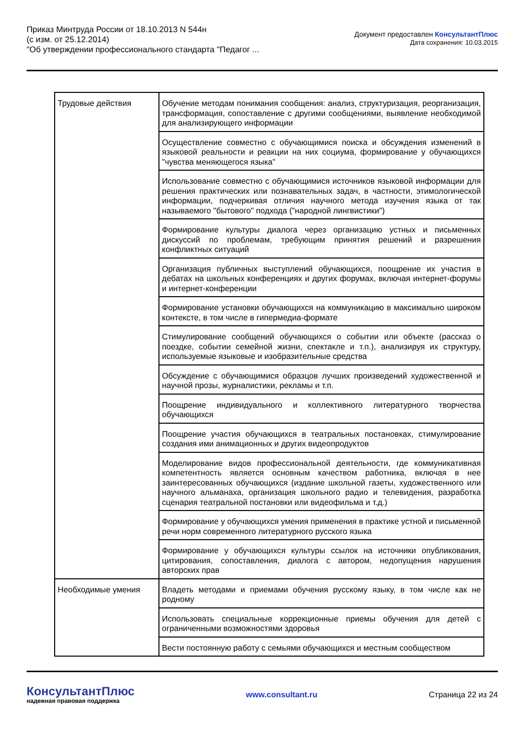Приказ Минтруда России от 18.10.2013 N 544н
(с изм. от 25.12.2014)
"Об утверждении профессионального стандарта "Педагог ...
Документ предоставлен КонсультантПлюс
Дата сохранения: 10.03.2015
| Трудовые действия | Обучение методам понимания сообщения: анализ, структуризация, реорганизация, трансформация, сопоставление с другими сообщениями, выявление необходимой для анализирующего информации |
| | Осуществление совместно с обучающимися поиска и обсуждения изменений в языковой реальности и реакции на них социума, формирование у обучающихся "чувства меняющегося языка" |
| | Использование совместно с обучающимися источников языковой информации для решения практических или познавательных задач, в частности, этимологической информации, подчеркивая отличия научного метода изучения языка от так называемого "бытового" подхода ("народной лингвистики") |
| | Формирование культуры диалога через организацию устных и письменных дискуссий по проблемам, требующим принятия решений и разрешения конфликтных ситуаций |
| | Организация публичных выступлений обучающихся, поощрение их участия в дебатах на школьных конференциях и других форумах, включая интернет-форумы и интернет-конференции |
| | Формирование установки обучающихся на коммуникацию в максимально широком контексте, в том числе в гипермедиа-формате |
| | Стимулирование сообщений обучающихся о событии или объекте (рассказ о поездке, событии семейной жизни, спектакле и т.п.), анализируя их структуру, используемые языковые и изобразительные средства |
| | Обсуждение с обучающимися образцов лучших произведений художественной и научной прозы, журналистики, рекламы и т.п. |
| | Поощрение индивидуального и коллективного литературного творчества обучающихся |
| | Поощрение участия обучающихся в театральных постановках, стимулирование создания ими анимационных и других видеопродуктов |
| | Моделирование видов профессиональной деятельности, где коммуникативная компетентность является основным качеством работника, включая в нее заинтересованных обучающихся (издание школьной газеты, художественного или научного альманаха, организация школьного радио и телевидения, разработка сценария театральной постановки или видеофильма и т.д.) |
| | Формирование у обучающихся умения применения в практике устной и письменной речи норм современного литературного русского языка |
| | Формирование у обучающихся культуры ссылок на источники опубликования, цитирования, сопоставления, диалога с автором, недопущения нарушения авторских прав |
| Необходимые умения | Владеть методами и приемами обучения русскому языку, в том числе как не родному |
| | Использовать специальные коррекционные приемы обучения для детей с ограниченными возможностями здоровья |
| | Вести постоянную работу с семьями обучающихся и местным сообществом |
КонсультантПлюс
надежная правовая поддержка
www.consultant.ru Страница 22 из 24